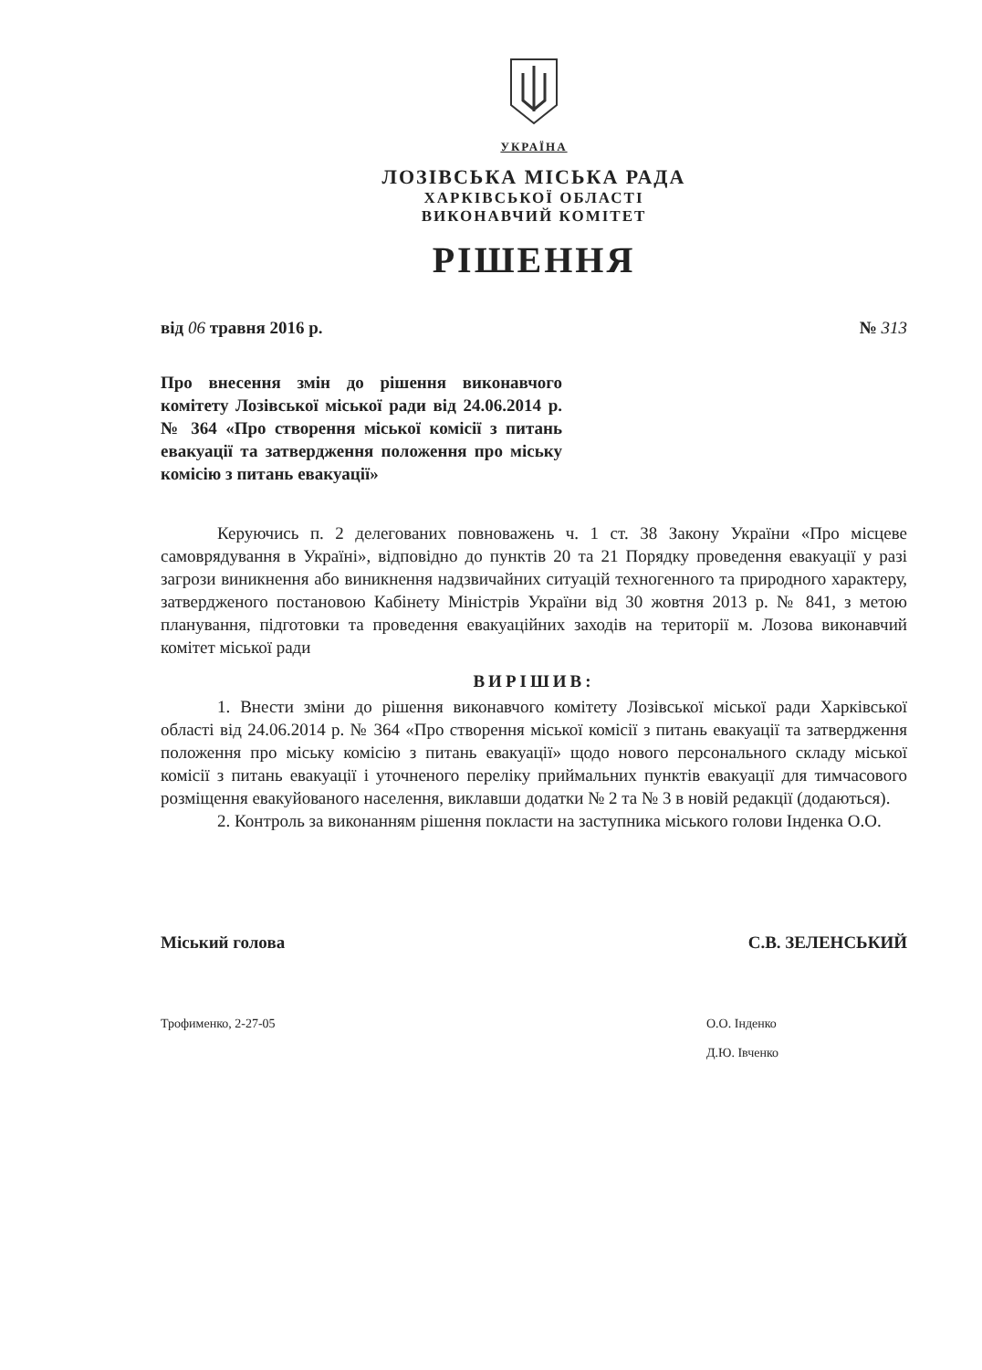УКРАЇНА
ЛОЗІВСЬКА МІСЬКА РАДА
ХАРКІВСЬКОЇ ОБЛАСТІ
ВИКОНАВЧИЙ КОМІТЕТ
РІШЕННЯ
від 06 травня 2016 р. № 313
Про внесення змін до рішення виконавчого комітету Лозівської міської ради від 24.06.2014 р. № 364 «Про створення міської комісії з питань евакуації та затвердження положення про міську комісію з питань евакуації»
Керуючись п. 2 делегованих повноважень ч. 1 ст. 38 Закону України «Про місцеве самоврядування в Україні», відповідно до пунктів 20 та 21 Порядку проведення евакуації у разі загрози виникнення або виникнення надзвичайних ситуацій техногенного та природного характеру, затвердженого постановою Кабінету Міністрів України від 30 жовтня 2013 р. № 841, з метою планування, підготовки та проведення евакуаційних заходів на території м. Лозова виконавчий комітет міської ради
ВИРІШИВ:
1. Внести зміни до рішення виконавчого комітету Лозівської міської ради Харківської області від 24.06.2014 р. № 364 «Про створення міської комісії з питань евакуації та затвердження положення про міську комісію з питань евакуації» щодо нового персонального складу міської комісії з питань евакуації і уточненого переліку приймальних пунктів евакуації для тимчасового розміщення евакуйованого населення, виклавши додатки № 2 та № 3 в новій редакції (додаються).
2. Контроль за виконанням рішення покласти на заступника міського голови Інденка О.О.
Міський голова С.В. ЗЕЛЕНСЬКИЙ
Трофименко, 2-27-05 О.О. Інденко
Д.Ю. Івченко